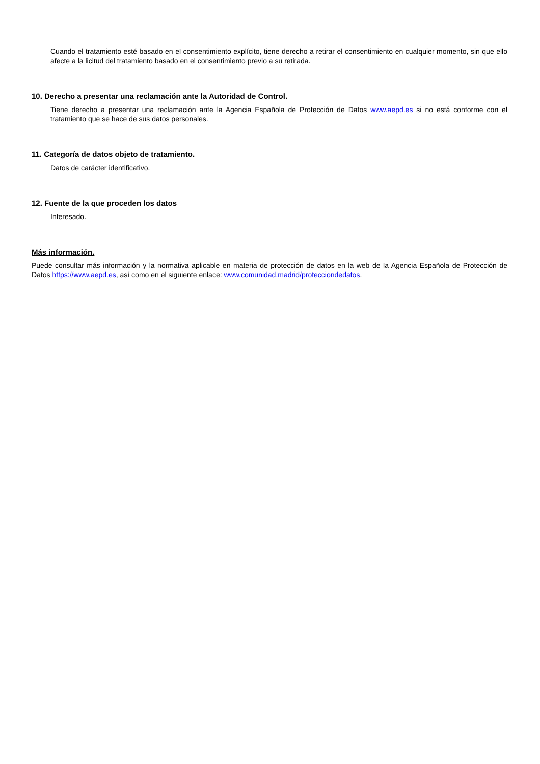Cuando el tratamiento esté basado en el consentimiento explícito, tiene derecho a retirar el consentimiento en cualquier momento, sin que ello afecte a la licitud del tratamiento basado en el consentimiento previo a su retirada.
10. Derecho a presentar una reclamación ante la Autoridad de Control.
Tiene derecho a presentar una reclamación ante la Agencia Española de Protección de Datos www.aepd.es si no está conforme con el tratamiento que se hace de sus datos personales.
11. Categoría de datos objeto de tratamiento.
Datos de carácter identificativo.
12. Fuente de la que proceden los datos
Interesado.
Más información.
Puede consultar más información y la normativa aplicable en materia de protección de datos en la web de la Agencia Española de Protección de Datos https://www.aepd.es, así como en el siguiente enlace: www.comunidad.madrid/protecciondedatos.